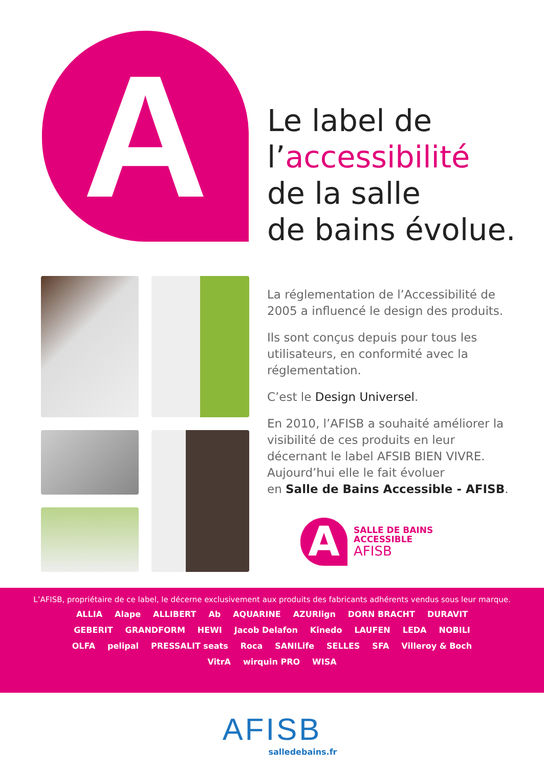A
Le label de
l’accessibilité
de la salle
de bains évolue.
La réglementation de l’Accessibilité de 2005 a influencé le design des produits.
Ils sont conçus depuis pour tous les utilisateurs, en conformité avec la réglementation.
C’est le Design Universel.
En 2010, l’AFISB a souhaité améliorer la visibilité de ces produits en leur décernant le label AFSIB BIEN VIVRE.
Aujourd’hui elle le fait évoluer
en Salle de Bains Accessible - AFISB.
A
SALLE DE BAINS
ACCESSIBLE
AFISB
L’AFISB, propriétaire de ce label, le décerne exclusivement aux produits des fabricants adhérents vendus sous leur marque.
ALLIA Alape ALLIBERT Ab AQUARINE AZURlign DORN BRACHT DURAVIT GEBERIT GRANDFORM HEWI Jacob Delafon Kinedo LAUFEN LEDA NOBILI OLFA pelipal PRESSALIT seats Roca SANILife SELLES SFA Villeroy & Boch VitrA wirquin PRO WISA
AFISB
salledebains.fr